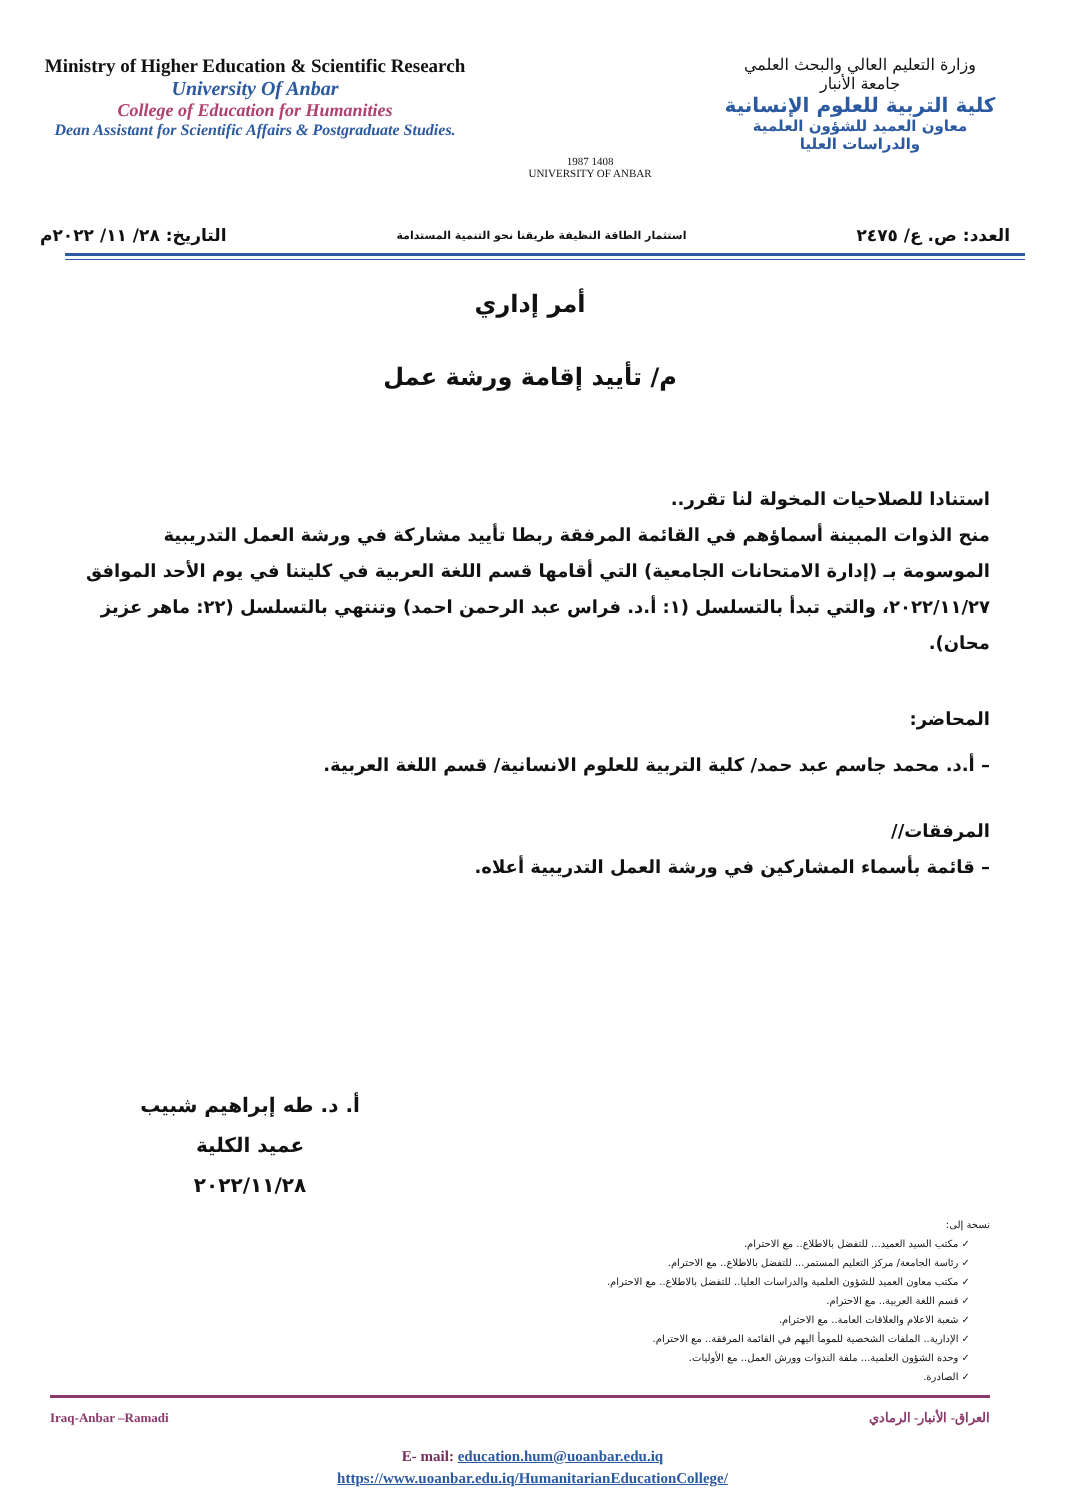Ministry of Higher Education & Scientific Research
University Of Anbar
College of Education for Humanities
Dean Assistant for Scientific Affairs & Postgraduate Studies.
1987 1408
UNIVERSITY OF ANBAR
وزارة التعليم العالي والبحث العلمي
جامعة الأنبار
كلية التربية للعلوم الإنسانية
معاون العميد للشؤون العلمية
والدراسات العليا
العدد: ص. ع/ ٢٤٧٥ استثمار الطاقة النظيفة طريقنا نحو التنمية المستدامة التاريخ: ٢٨/ ١١/ ٢٠٢٢م
أمر إداري
م/ تأييد إقامة ورشة عمل
استنادا للصلاحيات المخولة لنا تقرر..
منح الذوات المبينة أسماؤهم في القائمة المرفقة ربطا تأييد مشاركة في ورشة العمل التدريبية الموسومة بـ (إدارة الامتحانات الجامعية) التي أقامها قسم اللغة العربية في كليتنا في يوم الأحد الموافق ٢٠٢٢/١١/٢٧، والتي تبدأ بالتسلسل (١: أ.د. فراس عبد الرحمن احمد) وتنتهي بالتسلسل (٢٢: ماهر عزيز محان).
المحاضر:
– أ.د. محمد جاسم عبد حمد/ كلية التربية للعلوم الانسانية/ قسم اللغة العربية.
المرفقات//
– قائمة بأسماء المشاركين في ورشة العمل التدريبية أعلاه.
أ. د. طه إبراهيم شبيب
عميد الكلية
٢٠٢٢/١١/٢٨
نسخة إلى:
✓ مكتب السيد العميد... للتفضل بالاطلاع.. مع الاحترام.
✓ رئاسة الجامعة/ مركز التعليم المستمر... للتفضل بالاطلاع.. مع الاحترام.
✓ مكتب معاون العميد للشؤون العلمية والدراسات العليا.. للتفضل بالاطلاع.. مع الاحترام.
✓ قسم اللغة العربية.. مع الاحترام.
✓ شعبة الاعلام والعلاقات العامة.. مع الاحترام.
✓ الإدارية.. الملفات الشخصية للمومأ اليهم في القائمة المرفقة.. مع الاحترام.
✓ وحدة الشؤون العلمية... ملفة الندوات وورش العمل.. مع الأوليات.
✓ الصادرة.
Iraq-Anbar –Ramadi العراق- الأنبار- الرمادي
E- mail: education.hum@uoanbar.edu.iq
https://www.uoanbar.edu.iq/HumanitarianEducationCollege/